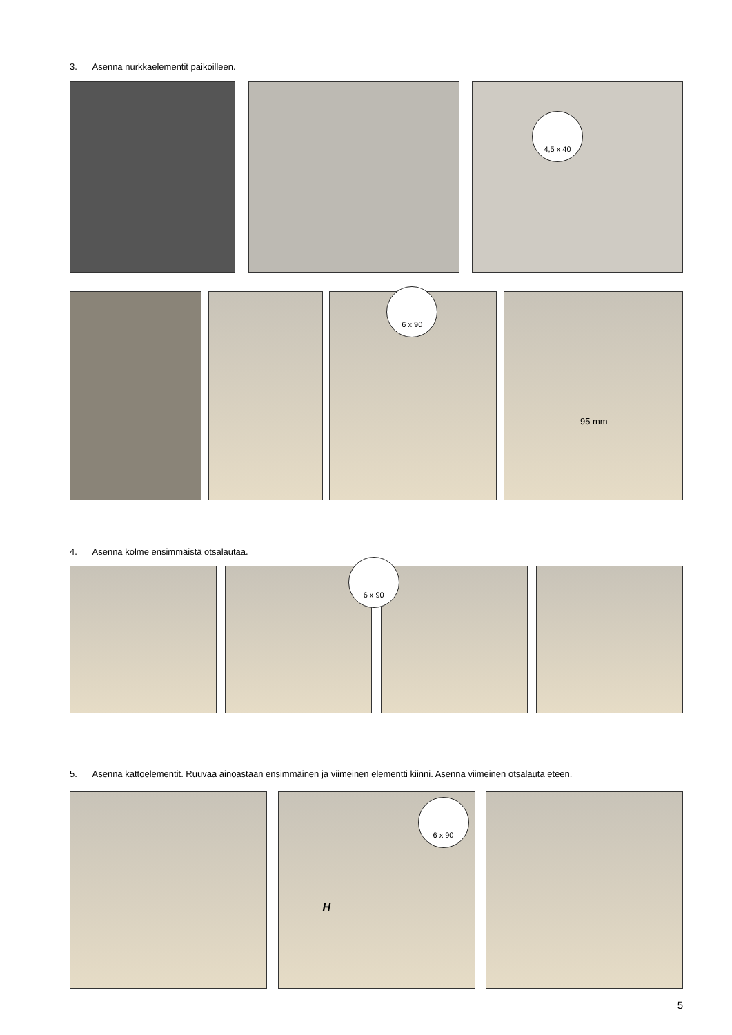3. Asenna nurkkaelementit paikoilleen.
4,5 x 40
6 x 90
95 mm
4. Asenna kolme ensimmäistä otsalautaa.
6 x 90
5. Asenna kattoelementit. Ruuvaa ainoastaan ensimmäinen ja viimeinen elementti kiinni. Asenna viimeinen otsalauta eteen.
H
6 x 90
5